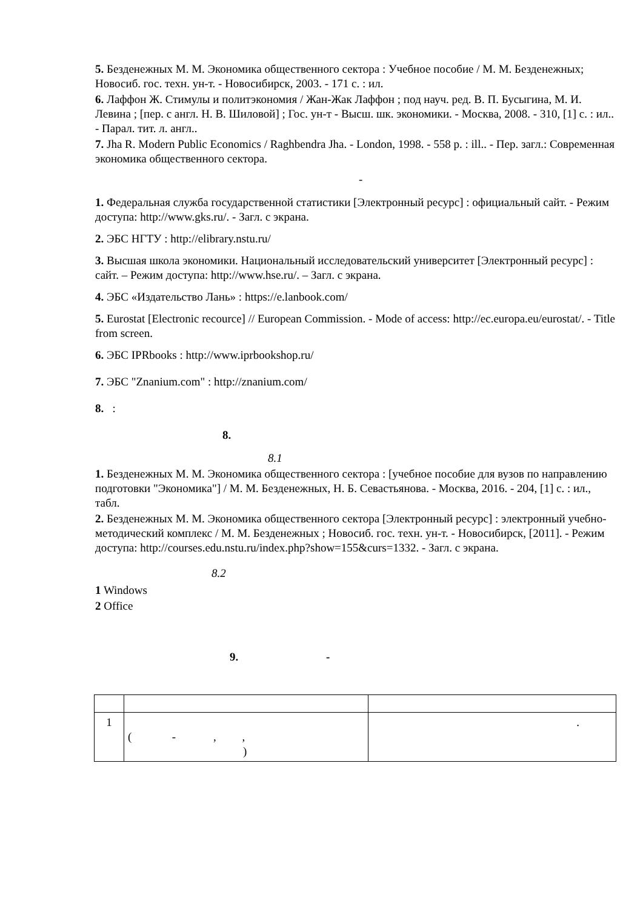5. Безденежных М. М. Экономика общественного сектора : Учебное пособие / М. М. Безденежных; Новосиб. гос. техн. ун-т. - Новосибирск, 2003. - 171 с. : ил.
6. Лаффон Ж. Стимулы и политэкономия / Жан-Жак Лаффон ; под науч. ред. В. П. Бусыгина, М. И. Левина ; [пер. с англ. Н. В. Шиловой] ; Гос. ун-т - Высш. шк. экономики. - Москва, 2008. - 310, [1] с. : ил.. - Парал. тит. л. англ..
7. Jha R. Modern Public Economics / Raghbendra Jha. - London, 1998. - 558 p. : ill.. - Пер. загл.: Современная экономика общественного сектора.
-
1. Федеральная служба государственной статистики [Электронный ресурс] : официальный сайт. - Режим доступа: http://www.gks.ru/. - Загл. с экрана.
2. ЭБС НГТУ : http://elibrary.nstu.ru/
3. Высшая школа экономики. Национальный исследовательский университет [Электронный ресурс] : сайт. – Режим доступа: http://www.hse.ru/. – Загл. с экрана.
4. ЭБС «Издательство Лань» : https://e.lanbook.com/
5. Eurostat [Electronic recource] // European Commission. - Mode of access: http://ec.europa.eu/eurostat/. - Title from screen.
6. ЭБС IPRbooks : http://www.iprbookshop.ru/
7. ЭБС "Znanium.com" : http://znanium.com/
8. :
8.
8.1
1. Безденежных М. М. Экономика общественного сектора : [учебное пособие для вузов по направлению подготовки "Экономика"] / М. М. Безденежных, Н. Б. Севастьянова. - Москва, 2016. - 204, [1] с. : ил., табл.
2. Безденежных М. М. Экономика общественного сектора [Электронный ресурс] : электронный учебно-методический комплекс / М. М. Безденежных ; Новосиб. гос. техн. ун-т. - Новосибирск, [2011]. - Режим доступа: http://courses.edu.nstu.ru/index.php?show=155&curs=1332. - Загл. с экрана.
8.2
1 Windows
2 Office
9. -
| 1 | ( - , , ) | . |